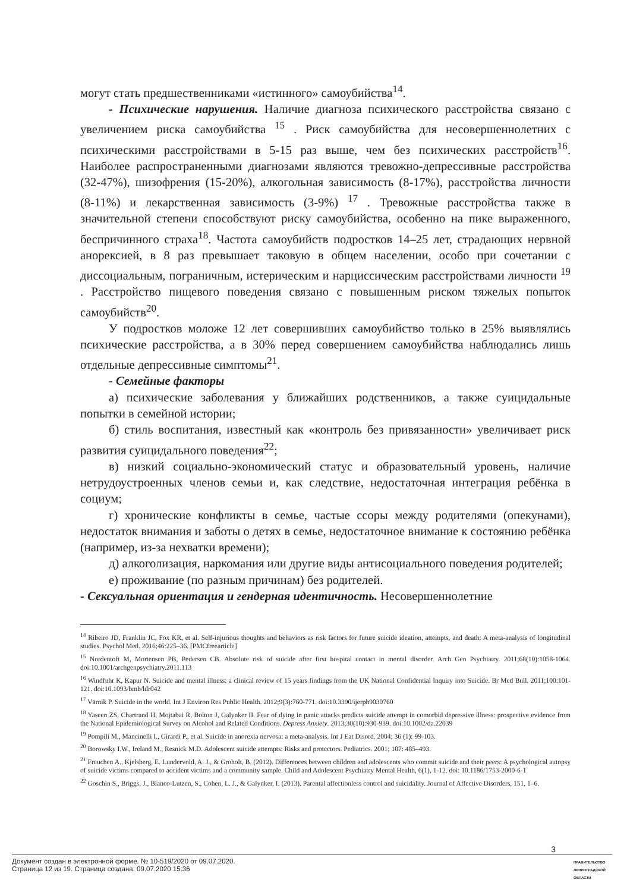могут стать предшественниками «истинного» самоубийства<sup>14</sup>.
- Психические нарушения. Наличие диагноза психического расстройства связано с увеличением риска самоубийства <sup>15</sup> . Риск самоубийства для несовершеннолетних с психическими расстройствами в 5-15 раз выше, чем без психических расстройств<sup>16</sup>. Наиболее распространенными диагнозами являются тревожно-депрессивные расстройства (32-47%), шизофрения (15-20%), алкогольная зависимость (8-17%), расстройства личности (8-11%) и лекарственная зависимость (3-9%) <sup>17</sup> . Тревожные расстройства также в значительной степени способствуют риску самоубийства, особенно на пике выраженного, беспричинного страха<sup>18</sup>. Частота самоубийств подростков 14–25 лет, страдающих нервной анорексией, в 8 раз превышает таковую в общем населении, особо при сочетании с диссоциальным, пограничным, истерическим и нарциссическим расстройствами личности <sup>19</sup> . Расстройство пищевого поведения связано с повышенным риском тяжелых попыток самоубийств<sup>20</sup>.
У подростков моложе 12 лет совершивших самоубийство только в 25% выявлялись психические расстройства, а в 30% перед совершением самоубийства наблюдались лишь отдельные депрессивные симптомы<sup>21</sup>.
- Семейные факторы
а) психические заболевания у ближайших родственников, а также суицидальные попытки в семейной истории;
б) стиль воспитания, известный как «контроль без привязанности» увеличивает риск развития суицидального поведения<sup>22</sup>;
в) низкий социально-экономический статус и образовательный уровень, наличие нетрудоустроенных членов семьи и, как следствие, недостаточная интеграция ребёнка в социум;
г) хронические конфликты в семье, частые ссоры между родителями (опекунами), недостаток внимания и заботы о детях в семье, недостаточное внимание к состоянию ребёнка (например, из-за нехватки времени);
д) алкоголизация, наркомания или другие виды антисоциального поведения родителей;
е) проживание (по разным причинам) без родителей.
- Сексуальная ориентация и гендерная идентичность. Несовершеннолетние
<sup>14</sup> Ribeiro JD, Franklin JC, Fox KR, et al. Self-injurious thoughts and behaviors as risk factors for future suicide ideation, attempts, and death: A meta-analysis of longitudinal studies. Psychol Med. 2016;46:225–36. [PMCfreearticle]
<sup>15</sup> Nordentoft M, Mortensen PB, Pedersen CB. Absolute risk of suicide after first hospital contact in mental disorder. Arch Gen Psychiatry. 2011;68(10):1058-1064. doi:10.1001/archgenpsychiatry.2011.113
<sup>16</sup> Windfuhr K, Kapur N. Suicide and mental illness: a clinical review of 15 years findings from the UK National Confidential Inquiry into Suicide. Br Med Bull. 2011;100:101-121. doi:10.1093/bmb/ldr042
<sup>17</sup> Värnik P. Suicide in the world. Int J Environ Res Public Health. 2012;9(3):760-771. doi:10.3390/ijerph9030760
<sup>18</sup> Yaseen ZS, Chartrand H, Mojtabai R, Bolton J, Galynker II. Fear of dying in panic attacks predicts suicide attempt in comorbid depressive illness: prospective evidence from the National Epidemiological Survey on Alcohol and Related Conditions. Depress Anxiety. 2013;30(10):930-939. doi:10.1002/da.22039
<sup>19</sup> Pompili M., Mancinelli I., Girardi P., et al. Suicide in anorexia nervosa: a meta-analysis. Int J Eat Disord. 2004; 36 (1): 99-103.
<sup>20</sup> Borowsky I.W., Ireland M., Resnick M.D. Adolescent suicide attempts: Risks and protectors. Pediatrics. 2001; 107: 485–493.
<sup>21</sup> Freuchen A., Kjelsberg, E. Lundervold, A. J., & Groholt, B. (2012). Differences between children and adolescents who commit suicide and their peers: A psychological autopsy of suicide victims compared to accident victims and a community sample. Child and Adolescent Psychiatry Mental Health, 6(1), 1-12. doi: 10.1186/1753-2000-6-1
<sup>22</sup> Goschin S., Briggs, J., Blanco-Lutzen, S., Cohen, L. J., & Galynker, I. (2013). Parental affectionless control and suicidality. Journal of Affective Disorders, 151, 1–6.
3
Документ создан в электронной форме. № 10-519/2020 от 09.07.2020.
Страница 12 из 19. Страница создана: 09.07.2020 15:36
ПРАВИТЕЛЬСТВО ЛЕНИНГРАДСКОЙ ОБЛАСТИ